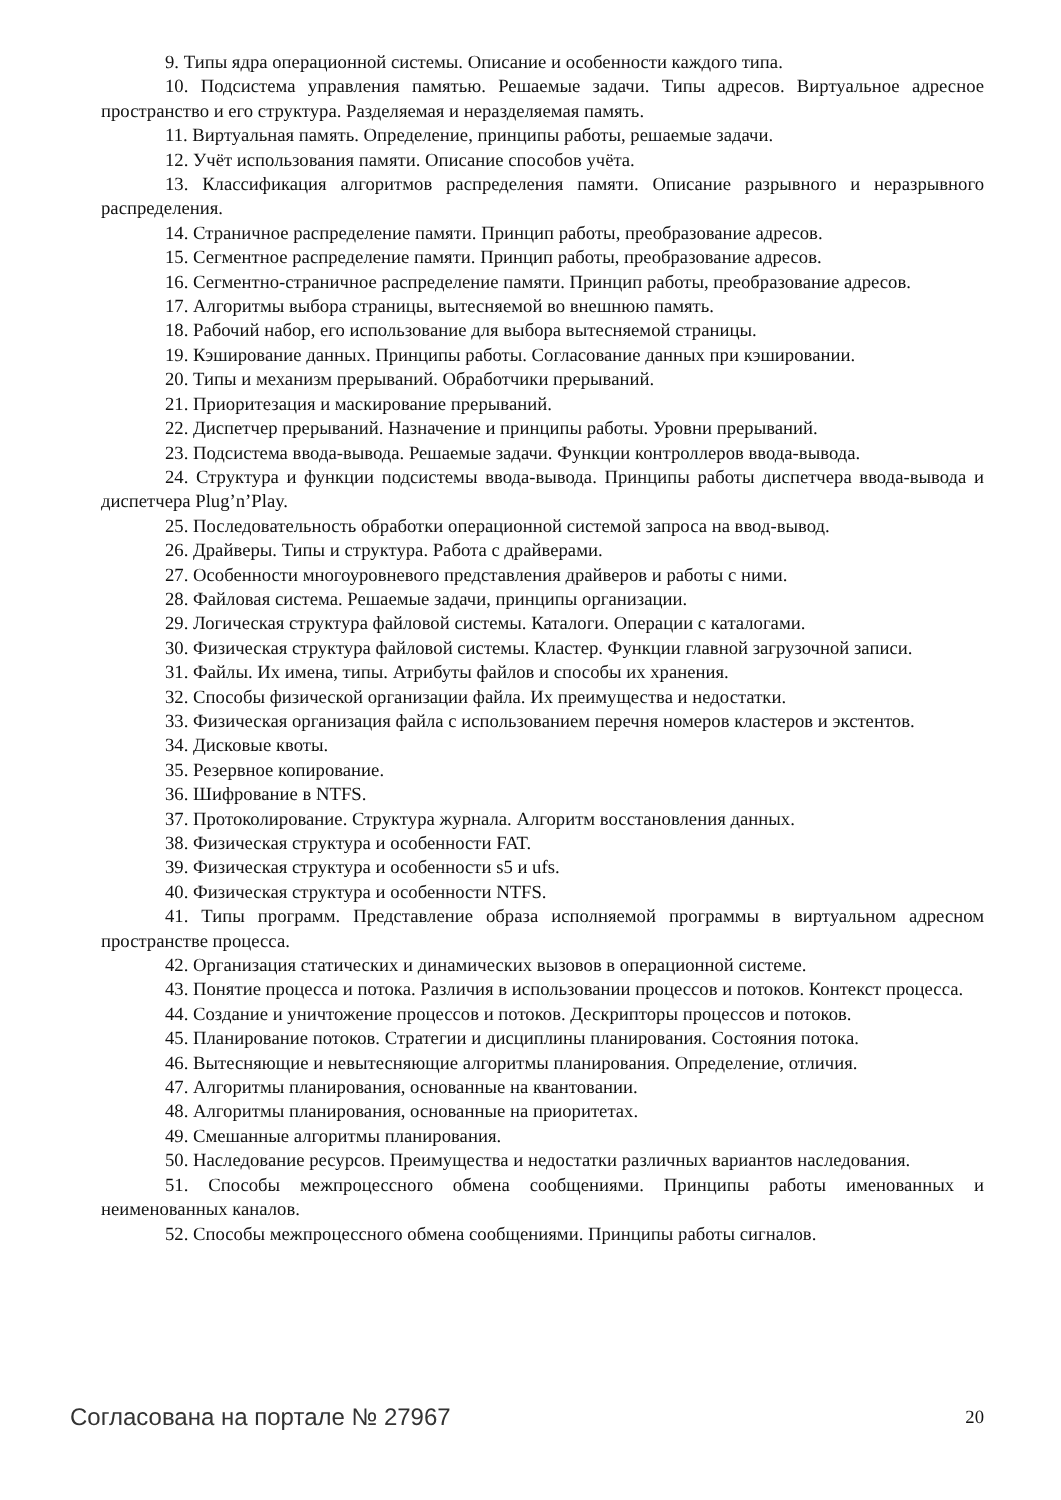9. Типы ядра операционной системы. Описание и особенности каждого типа.
10. Подсистема управления памятью. Решаемые задачи. Типы адресов. Виртуальное адресное пространство и его структура. Разделяемая и неразделяемая память.
11. Виртуальная память. Определение, принципы работы, решаемые задачи.
12. Учёт использования памяти. Описание способов учёта.
13. Классификация алгоритмов распределения памяти. Описание разрывного и неразрывного распределения.
14. Страничное распределение памяти. Принцип работы, преобразование адресов.
15. Сегментное распределение памяти. Принцип работы, преобразование адресов.
16. Сегментно-страничное распределение памяти. Принцип работы, преобразование адресов.
17. Алгоритмы выбора страницы, вытесняемой во внешнюю память.
18. Рабочий набор, его использование для выбора вытесняемой страницы.
19. Кэширование данных. Принципы работы. Согласование данных при кэшировании.
20. Типы и механизм прерываний. Обработчики прерываний.
21. Приоритезация и маскирование прерываний.
22. Диспетчер прерываний. Назначение и принципы работы. Уровни прерываний.
23. Подсистема ввода-вывода. Решаемые задачи. Функции контроллеров ввода-вывода.
24. Структура и функции подсистемы ввода-вывода. Принципы работы диспетчера ввода-вывода и диспетчера Plug’n’Play.
25. Последовательность обработки операционной системой запроса на ввод-вывод.
26. Драйверы. Типы и структура. Работа с драйверами.
27. Особенности многоуровневого представления драйверов и работы с ними.
28. Файловая система. Решаемые задачи, принципы организации.
29. Логическая структура файловой системы. Каталоги. Операции с каталогами.
30. Физическая структура файловой системы. Кластер. Функции главной загрузочной записи.
31. Файлы. Их имена, типы. Атрибуты файлов и способы их хранения.
32. Способы физической организации файла. Их преимущества и недостатки.
33. Физическая организация файла с использованием перечня номеров кластеров и экстентов.
34. Дисковые квоты.
35. Резервное копирование.
36. Шифрование в NTFS.
37. Протоколирование. Структура журнала. Алгоритм восстановления данных.
38. Физическая структура и особенности FAT.
39. Физическая структура и особенности s5 и ufs.
40. Физическая структура и особенности NTFS.
41. Типы программ. Представление образа исполняемой программы в виртуальном адресном пространстве процесса.
42. Организация статических и динамических вызовов в операционной системе.
43. Понятие процесса и потока. Различия в использовании процессов и потоков. Контекст процесса.
44. Создание и уничтожение процессов и потоков. Дескрипторы процессов и потоков.
45. Планирование потоков. Стратегии и дисциплины планирования. Состояния потока.
46. Вытесняющие и невытесняющие алгоритмы планирования. Определение, отличия.
47. Алгоритмы планирования, основанные на квантовании.
48. Алгоритмы планирования, основанные на приоритетах.
49. Смешанные алгоритмы планирования.
50. Наследование ресурсов. Преимущества и недостатки различных вариантов наследования.
51. Способы межпроцессного обмена сообщениями. Принципы работы именованных и неименованных каналов.
52. Способы межпроцессного обмена сообщениями. Принципы работы сигналов.
Согласована на портале № 27967 20